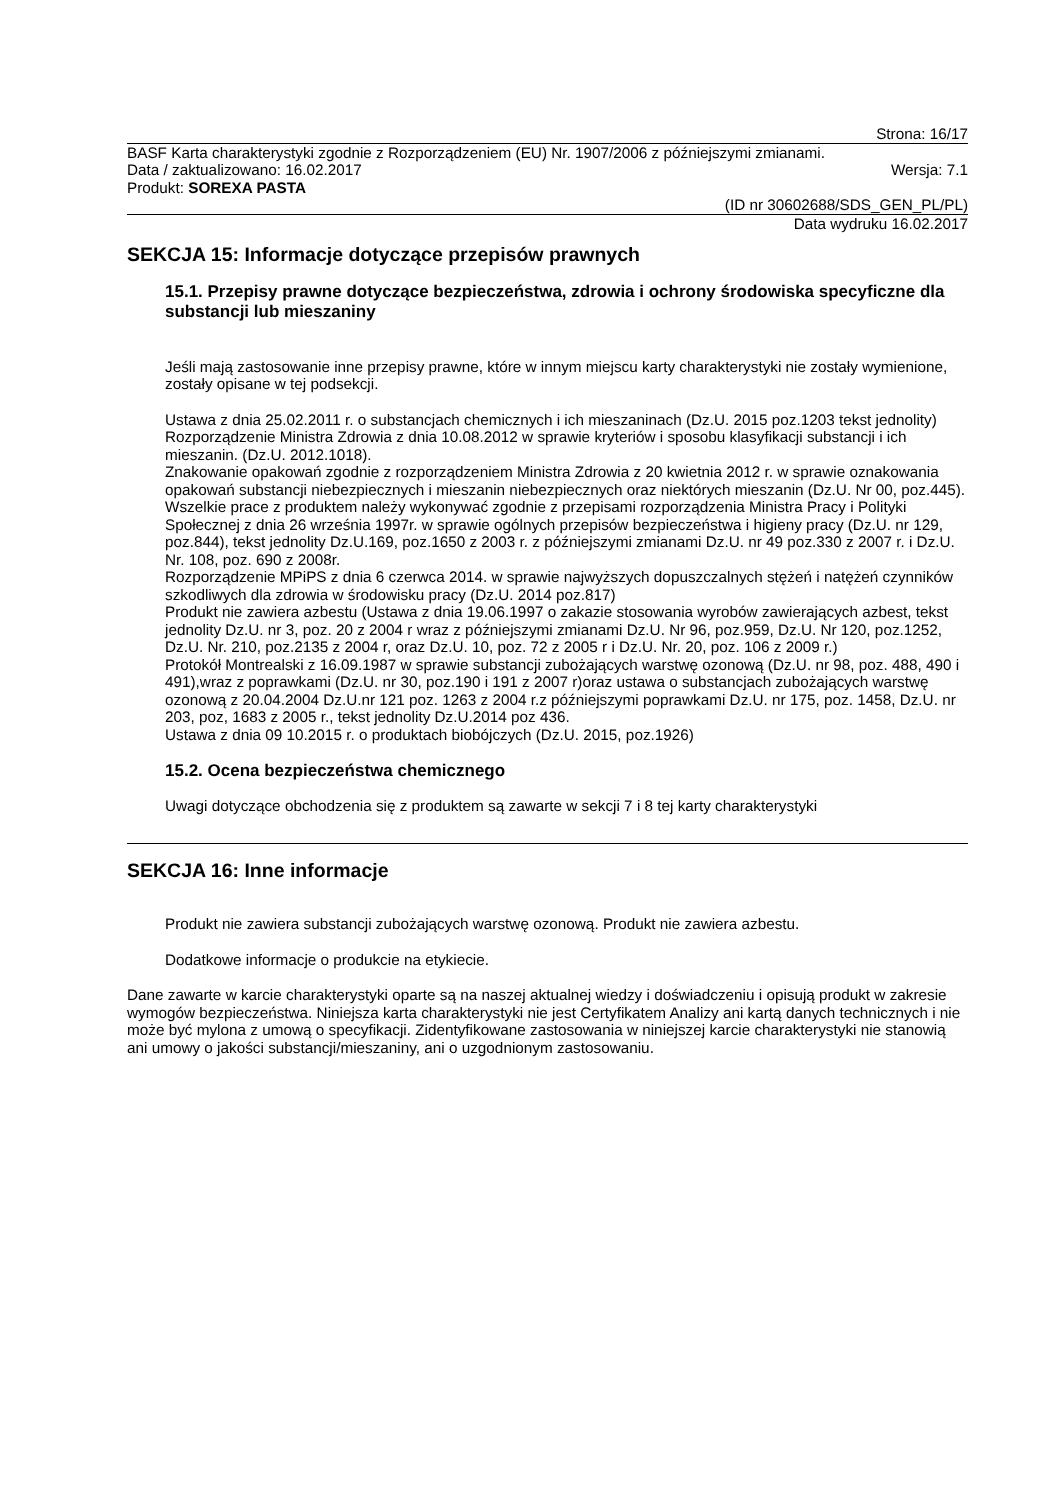Strona: 16/17
BASF Karta charakterystyki zgodnie z Rozporządzeniem (EU) Nr. 1907/2006 z późniejszymi zmianami.
Data / zaktualizowano: 16.02.2017 Wersja: 7.1
Produkt: SOREXA PASTA
(ID nr 30602688/SDS_GEN_PL/PL)
Data wydruku 16.02.2017
SEKCJA 15: Informacje dotyczące przepisów prawnych
15.1. Przepisy prawne dotyczące bezpieczeństwa, zdrowia i ochrony środowiska specyficzne dla substancji lub mieszaniny
Jeśli mają zastosowanie inne przepisy prawne, które w innym miejscu karty charakterystyki nie zostały wymienione, zostały opisane w tej podsekcji.
Ustawa z dnia 25.02.2011 r. o substancjach chemicznych i ich mieszaninach (Dz.U. 2015 poz.1203 tekst jednolity)
Rozporządzenie Ministra Zdrowia z dnia 10.08.2012 w sprawie kryteriów i sposobu klasyfikacji substancji i ich mieszanin. (Dz.U. 2012.1018).
Znakowanie opakowań zgodnie z rozporządzeniem Ministra Zdrowia z 20 kwietnia 2012 r. w sprawie oznakowania opakowań substancji niebezpiecznych i mieszanin niebezpiecznych oraz niektórych mieszanin (Dz.U. Nr 00, poz.445).
Wszelkie prace z produktem należy wykonywać zgodnie z przepisami rozporządzenia Ministra Pracy i Polityki Społecznej z dnia 26 września 1997r. w sprawie ogólnych przepisów bezpieczeństwa i higieny pracy (Dz.U. nr 129, poz.844), tekst jednolity Dz.U.169, poz.1650 z 2003 r. z późniejszymi zmianami Dz.U. nr 49 poz.330 z 2007 r. i Dz.U. Nr. 108, poz. 690 z 2008r.
Rozporządzenie MPiPS z dnia 6 czerwca 2014. w sprawie najwyższych dopuszczalnych stężeń i natężeń czynników szkodliwych dla zdrowia w środowisku pracy (Dz.U. 2014 poz.817)
Produkt nie zawiera azbestu (Ustawa z dnia 19.06.1997 o zakazie stosowania wyrobów zawierających azbest, tekst jednolity Dz.U. nr 3, poz. 20 z 2004 r wraz z późniejszymi zmianami Dz.U. Nr 96, poz.959, Dz.U. Nr 120, poz.1252, Dz.U. Nr. 210, poz.2135 z 2004 r, oraz Dz.U. 10, poz. 72 z 2005 r i Dz.U. Nr. 20, poz. 106 z 2009 r.)
Protokół Montrealski z 16.09.1987 w sprawie substancji zubożających warstwę ozonową (Dz.U. nr 98, poz. 488, 490 i 491),wraz z poprawkami (Dz.U. nr 30, poz.190 i 191 z 2007 r)oraz ustawa o substancjach zubożających warstwę ozonową z 20.04.2004 Dz.U.nr 121 poz. 1263 z 2004 r.z późniejszymi poprawkami Dz.U. nr 175, poz. 1458, Dz.U. nr 203, poz, 1683 z 2005 r., tekst jednolity Dz.U.2014 poz 436.
Ustawa z dnia 09 10.2015 r. o produktach biobójczych (Dz.U. 2015, poz.1926)
15.2. Ocena bezpieczeństwa chemicznego
Uwagi dotyczące obchodzenia się z produktem są zawarte w sekcji 7 i 8 tej karty charakterystyki
SEKCJA 16: Inne informacje
Produkt nie zawiera substancji zubożających warstwę ozonową. Produkt nie zawiera azbestu.
Dodatkowe informacje o produkcie na etykiecie.
Dane zawarte w karcie charakterystyki oparte są na naszej aktualnej wiedzy i doświadczeniu i opisują produkt w zakresie wymogów bezpieczeństwa. Niniejsza karta charakterystyki nie jest Certyfikatem Analizy ani kartą danych technicznych i nie może być mylona z umową o specyfikacji. Zidentyfikowane zastosowania w niniejszej karcie charakterystyki nie stanowią ani umowy o jakości substancji/mieszaniny, ani o uzgodnionym zastosowaniu.